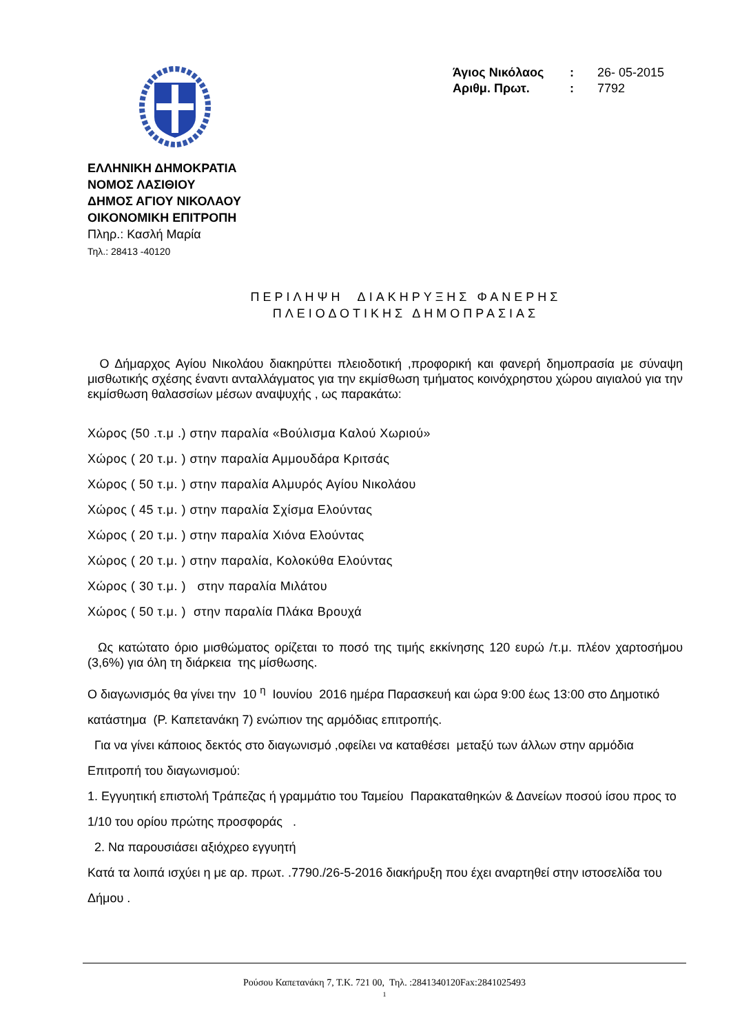| Άγιος Νικόλαος | : | 26- 05-2015 |
| Αριθμ. Πρωτ. | : | 7792 |
ΕΛΛΗΝΙΚΗ ΔΗΜΟΚΡΑΤΙΑ
ΝΟΜΟΣ ΛΑΣΙΘΙΟΥ
ΔΗΜΟΣ ΑΓΙΟΥ ΝΙΚΟΛΑΟΥ
ΟΙΚΟΝΟΜΙΚΗ ΕΠΙΤΡΟΠΗ
Πληρ.: Κασλή Μαρία
Τηλ.: 28413 -40120
ΠΕΡΙΛΗΨΗ ΔΙΑΚΗΡΥΞΗΣ ΦΑΝΕΡΗΣ
ΠΛΕΙΟΔΟΤΙΚΗΣ ΔΗΜΟΠΡΑΣΙΑΣ
Ο Δήμαρχος Αγίου Νικολάου διακηρύττει πλειοδοτική ,προφορική και φανερή δημοπρασία με σύναψη μισθωτικής σχέσης έναντι ανταλλάγματος για την εκμίσθωση τμήματος κοινόχρηστου χώρου αιγιαλού για την εκμίσθωση θαλασσίων μέσων αναψυχής , ως παρακάτω:
Χώρος (50 .τ.μ .) στην παραλία «Βούλισμα Καλού Χωριού»
Χώρος ( 20 τ.μ. ) στην παραλία Αμμουδάρα Κριτσάς
Χώρος ( 50 τ.μ. ) στην παραλία Αλμυρός Αγίου Νικολάου
Χώρος ( 45 τ.μ. ) στην παραλία Σχίσμα Ελούντας
Χώρος ( 20 τ.μ. ) στην παραλία Χιόνα Ελούντας
Χώρος ( 20 τ.μ. ) στην παραλία, Κολοκύθα Ελούντας
Χώρος ( 30 τ.μ. ) στην παραλία Μιλάτου
Χώρος ( 50 τ.μ. ) στην παραλία Πλάκα Βρουχά
Ως κατώτατο όριο μισθώματος ορίζεται το ποσό της τιμής εκκίνησης 120 ευρώ /τ.μ. πλέον χαρτοσήμου (3,6%) για όλη τη διάρκεια της μίσθωσης.
Ο διαγωνισμός θα γίνει την 10 <sup>η</sup> Ιουνίου 2016 ημέρα Παρασκευή και ώρα 9:00 έως 13:00 στο Δημοτικό κατάστημα (Ρ. Καπετανάκη 7) ενώπιον της αρμόδιας επιτροπής.
Για να γίνει κάποιος δεκτός στο διαγωνισμό ,οφείλει να καταθέσει μεταξύ των άλλων στην αρμόδια Επιτροπή του διαγωνισμού:
1. Εγγυητική επιστολή Τράπεζας ή γραμμάτιο του Ταμείου Παρακαταθηκών & Δανείων ποσού ίσου προς το 1/10 του ορίου πρώτης προσφοράς .
2. Να παρουσιάσει αξιόχρεο εγγυητή
Κατά τα λοιπά ισχύει η με αρ. πρωτ. .7790./26-5-2016 διακήρυξη που έχει αναρτηθεί στην ιστοσελίδα του Δήμου .
Ρούσου Καπετανάκη 7, Τ.Κ. 721 00, Τηλ. :2841340120Fax:2841025493
1